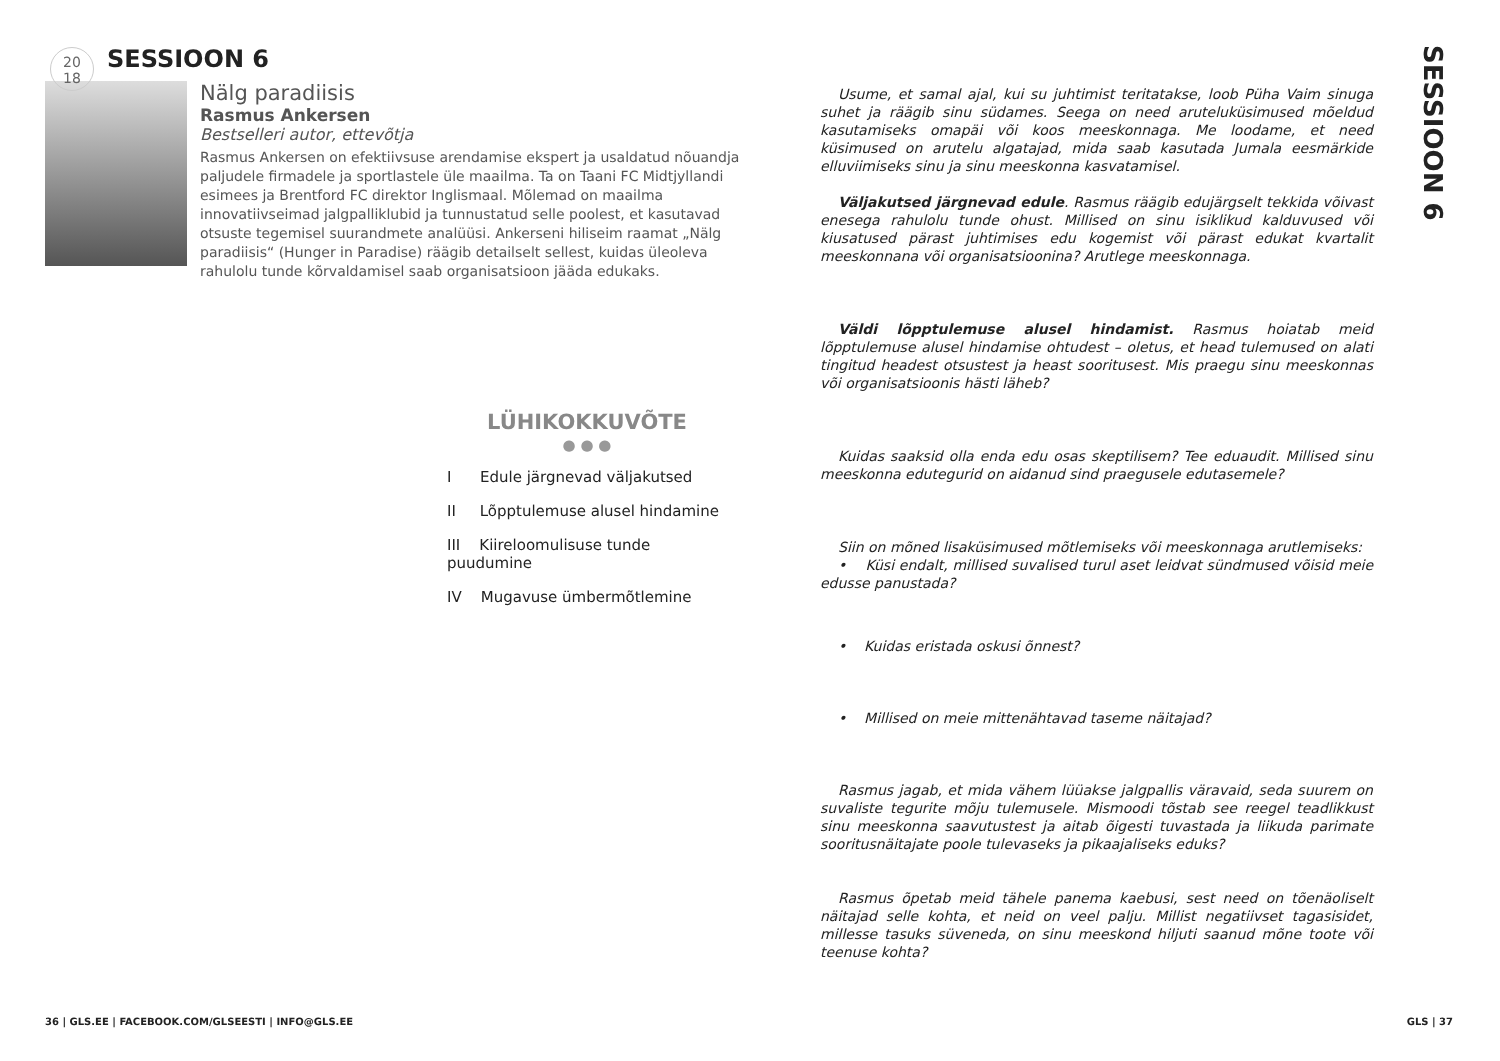20
18
SESSIOON 6
Nälg paradiisis
Rasmus Ankersen
Bestselleri autor, ettevõtja
Rasmus Ankersen on efektiivsuse arendamise ekspert ja usaldatud nõuandja paljudele firmadele ja sportlastele üle maailma. Ta on Taani FC Midtjyllandi esimees ja Brentford FC direktor Inglismaal. Mõlemad on maailma innovatiivseimad jalgpalliklubid ja tunnustatud selle poolest, et kasutavad otsuste tegemisel suurandmete analüüsi. Ankerseni hiliseim raamat „Nälg paradiisis“ (Hunger in Paradise) räägib detailselt sellest, kuidas üleoleva rahulolu tunde kõrvaldamisel saab organisatsioon jääda edukaks.
LÜHIKOKKUVÕTE
● ● ●
I Edule järgnevad väljakutsed
II Lõpptulemuse alusel hindamine
III Kiireloomulisuse tunde puudumine
IV Mugavuse ümbermõtlemine
Usume, et samal ajal, kui su juhtimist teritatakse, loob Püha Vaim sinuga suhet ja räägib sinu südames. Seega on need aruteluküsimused mõeldud kasutamiseks omapäi või koos meeskonnaga. Me loodame, et need küsimused on arutelu algatajad, mida saab kasutada Jumala eesmärkide elluviimiseks sinu ja sinu meeskonna kasvatamisel.
Väljakutsed järgnevad edule. Rasmus räägib edujärgselt tekkida võivast enesega rahulolu tunde ohust. Millised on sinu isiklikud kalduvused või kiusatused pärast juhtimises edu kogemist või pärast edukat kvartalit meeskonnana või organisatsioonina? Arutlege meeskonnaga.
Väldi lõpptulemuse alusel hindamist. Rasmus hoiatab meid lõpptulemuse alusel hindamise ohtudest – oletus, et head tulemused on alati tingitud headest otsustest ja heast sooritusest. Mis praegu sinu meeskonnas või organisatsioonis hästi läheb?
Kuidas saaksid olla enda edu osas skeptilisem? Tee eduaudit. Millised sinu meeskonna edutegurid on aidanud sind praegusele edutasemele?
Siin on mõned lisaküsimused mõtlemiseks või meeskonnaga arutlemiseks:
• Küsi endalt, millised suvalised turul aset leidvat sündmused võisid meie edusse panustada?
• Kuidas eristada oskusi õnnest?
• Millised on meie mittenähtavad taseme näitajad?
Rasmus jagab, et mida vähem lüüakse jalgpallis väravaid, seda suurem on suvaliste tegurite mõju tulemusele. Mismoodi tõstab see reegel teadlikkust sinu meeskonna saavutustest ja aitab õigesti tuvastada ja liikuda parimate sooritusnäitajate poole tulevaseks ja pikaajaliseks eduks?
Rasmus õpetab meid tähele panema kaebusi, sest need on tõenäoliselt näitajad selle kohta, et neid on veel palju. Millist negatiivset tagasisidet, millesse tasuks süveneda, on sinu meeskond hiljuti saanud mõne toote või teenuse kohta?
SESSIOON 6
36 | GLS.EE | FACEBOOK.COM/GLSEESTI | INFO@GLS.EE
GLS | 37